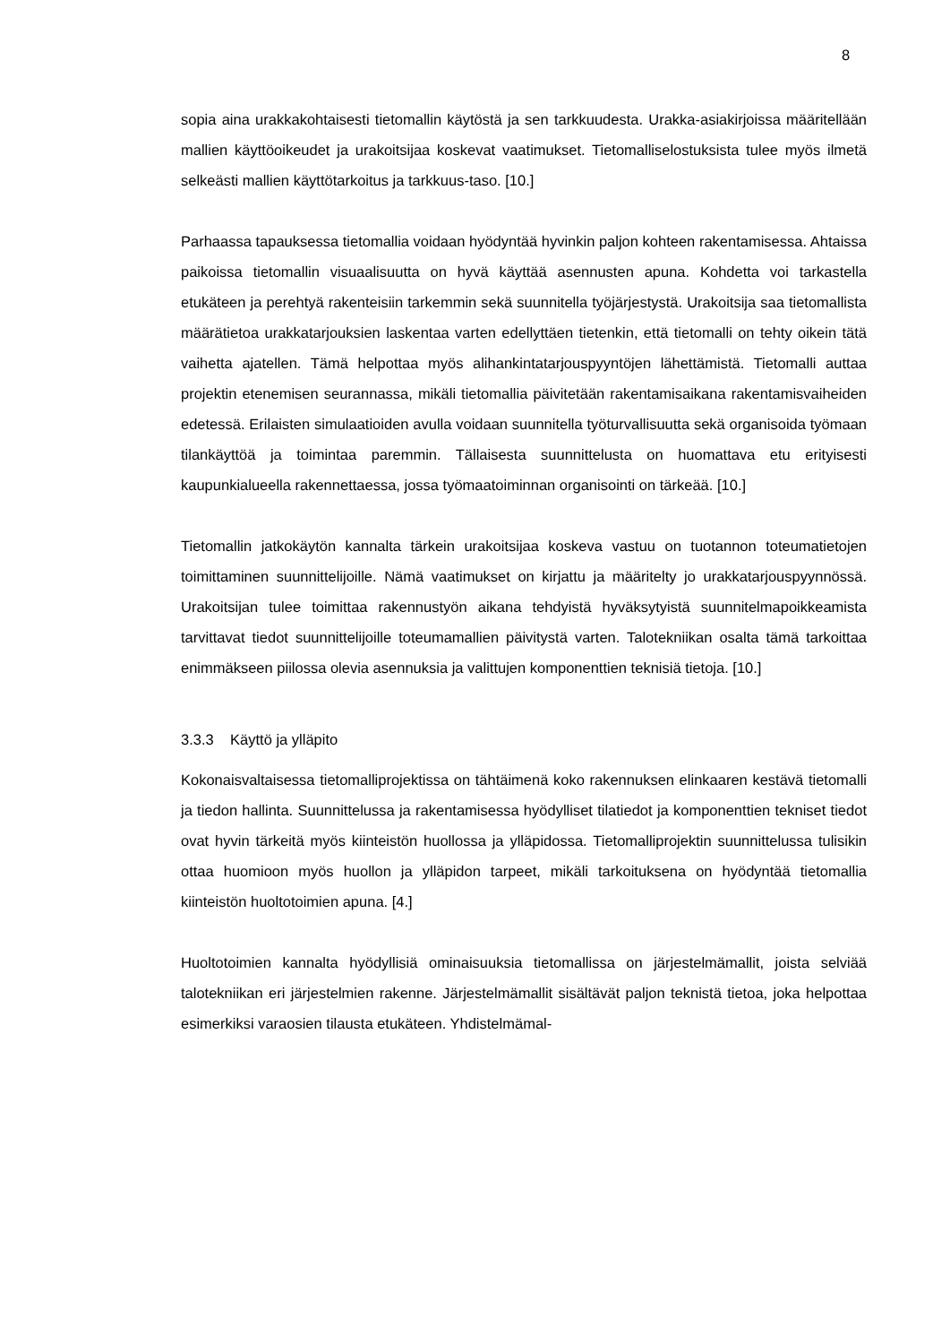8
sopia aina urakkakohtaisesti tietomallin käytöstä ja sen tarkkuudesta. Urakka-asiakirjoissa määritellään mallien käyttöoikeudet ja urakoitsijaa koskevat vaatimukset. Tietomalliselostuksista tulee myös ilmetä selkeästi mallien käyttötarkoitus ja tarkkuus-taso. [10.]
Parhaassa tapauksessa tietomallia voidaan hyödyntää hyvinkin paljon kohteen rakentamisessa. Ahtaissa paikoissa tietomallin visuaalisuutta on hyvä käyttää asennusten apuna. Kohdetta voi tarkastella etukäteen ja perehtyä rakenteisiin tarkemmin sekä suunnitella työjärjestystä. Urakoitsija saa tietomallista määrätietoa urakkatarjouksien laskentaa varten edellyttäen tietenkin, että tietomalli on tehty oikein tätä vaihetta ajatellen. Tämä helpottaa myös alihankintatarjouspyyntöjen lähettämistä. Tietomalli auttaa projektin etenemisen seurannassa, mikäli tietomallia päivitetään rakentamisaikana rakentamisvaiheiden edetessä. Erilaisten simulaatioiden avulla voidaan suunnitella työturvallisuutta sekä organisoida työmaan tilankäyttöä ja toimintaa paremmin. Tällaisesta suunnittelusta on huomattava etu erityisesti kaupunkialueella rakennettaessa, jossa työmaatoiminnan organisointi on tärkeää. [10.]
Tietomallin jatkokäytön kannalta tärkein urakoitsijaa koskeva vastuu on tuotannon toteumatietojen toimittaminen suunnittelijoille. Nämä vaatimukset on kirjattu ja määritelty jo urakkatarjouspyynnössä. Urakoitsijan tulee toimittaa rakennustyön aikana tehdyistä hyväksytyistä suunnitelmapoikkeamista tarvittavat tiedot suunnittelijoille toteumamallien päivitystä varten. Talotekniikan osalta tämä tarkoittaa enimmäkseen piilossa olevia asennuksia ja valittujen komponenttien teknisiä tietoja. [10.]
3.3.3 Käyttö ja ylläpito
Kokonaisvaltaisessa tietomalliprojektissa on tähtäimenä koko rakennuksen elinkaaren kestävä tietomalli ja tiedon hallinta. Suunnittelussa ja rakentamisessa hyödylliset tilatiedot ja komponenttien tekniset tiedot ovat hyvin tärkeitä myös kiinteistön huollossa ja ylläpidossa. Tietomalliprojektin suunnittelussa tulisikin ottaa huomioon myös huollon ja ylläpidon tarpeet, mikäli tarkoituksena on hyödyntää tietomallia kiinteistön huoltotoimien apuna. [4.]
Huoltotoimien kannalta hyödyllisiä ominaisuuksia tietomallissa on järjestelmämallit, joista selviää talotekniikan eri järjestelmien rakenne. Järjestelmämallit sisältävät paljon teknistä tietoa, joka helpottaa esimerkiksi varaosien tilausta etukäteen. Yhdistelmämal-